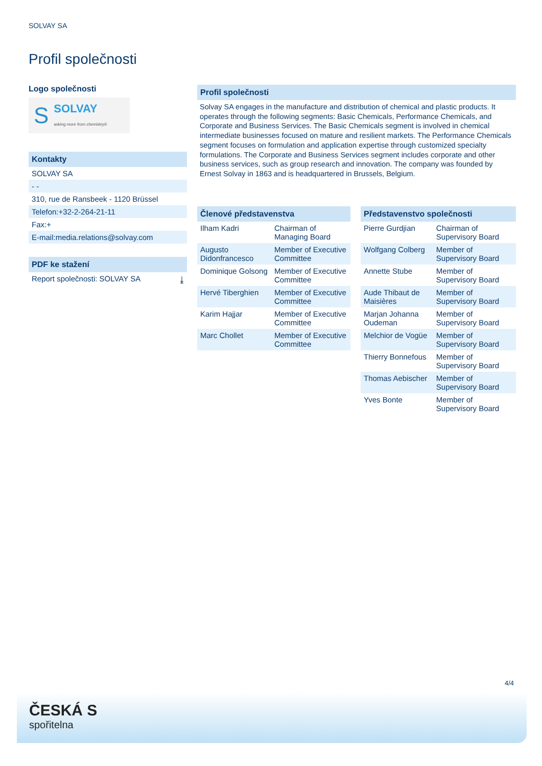SOLVAY SA
Profil společnosti
Logo společnosti
S SOLVAY
asking more from chemistry®
Kontakty
SOLVAY SA
- -
310, rue de Ransbeek - 1120 Brüssel
Telefon:+32-2-264-21-11
Fax:+
E-mail:media.relations@solvay.com
PDF ke stažení
Report společnosti: SOLVAY SA ⤓
Profil společnosti
Solvay SA engages in the manufacture and distribution of chemical and plastic products. It operates through the following segments: Basic Chemicals, Performance Chemicals, and Corporate and Business Services. The Basic Chemicals segment is involved in chemical intermediate businesses focused on mature and resilient markets. The Performance Chemicals segment focuses on formulation and application expertise through customized specialty formulations. The Corporate and Business Services segment includes corporate and other business services, such as group research and innovation. The company was founded by Ernest Solvay in 1863 and is headquartered in Brussels, Belgium.
Členové představenstva
| Ilham Kadri | Chairman of Managing Board |
| Augusto Didonfrancesco | Member of Executive Committee |
| Dominique Golsong | Member of Executive Committee |
| Hervé Tiberghien | Member of Executive Committee |
| Karim Hajjar | Member of Executive Committee |
| Marc Chollet | Member of Executive Committee |
Představenstvo společnosti
| Pierre Gurdjian | Chairman of Supervisory Board |
| Wolfgang Colberg | Member of Supervisory Board |
| Annette Stube | Member of Supervisory Board |
| Aude Thibaut de Maisières | Member of Supervisory Board |
| Marjan Johanna Oudeman | Member of Supervisory Board |
| Melchior de Vogüe | Member of Supervisory Board |
| Thierry Bonnefous | Member of Supervisory Board |
| Thomas Aebischer | Member of Supervisory Board |
| Yves Bonte | Member of Supervisory Board |
4/4
ČESKÁ S
spořitelna